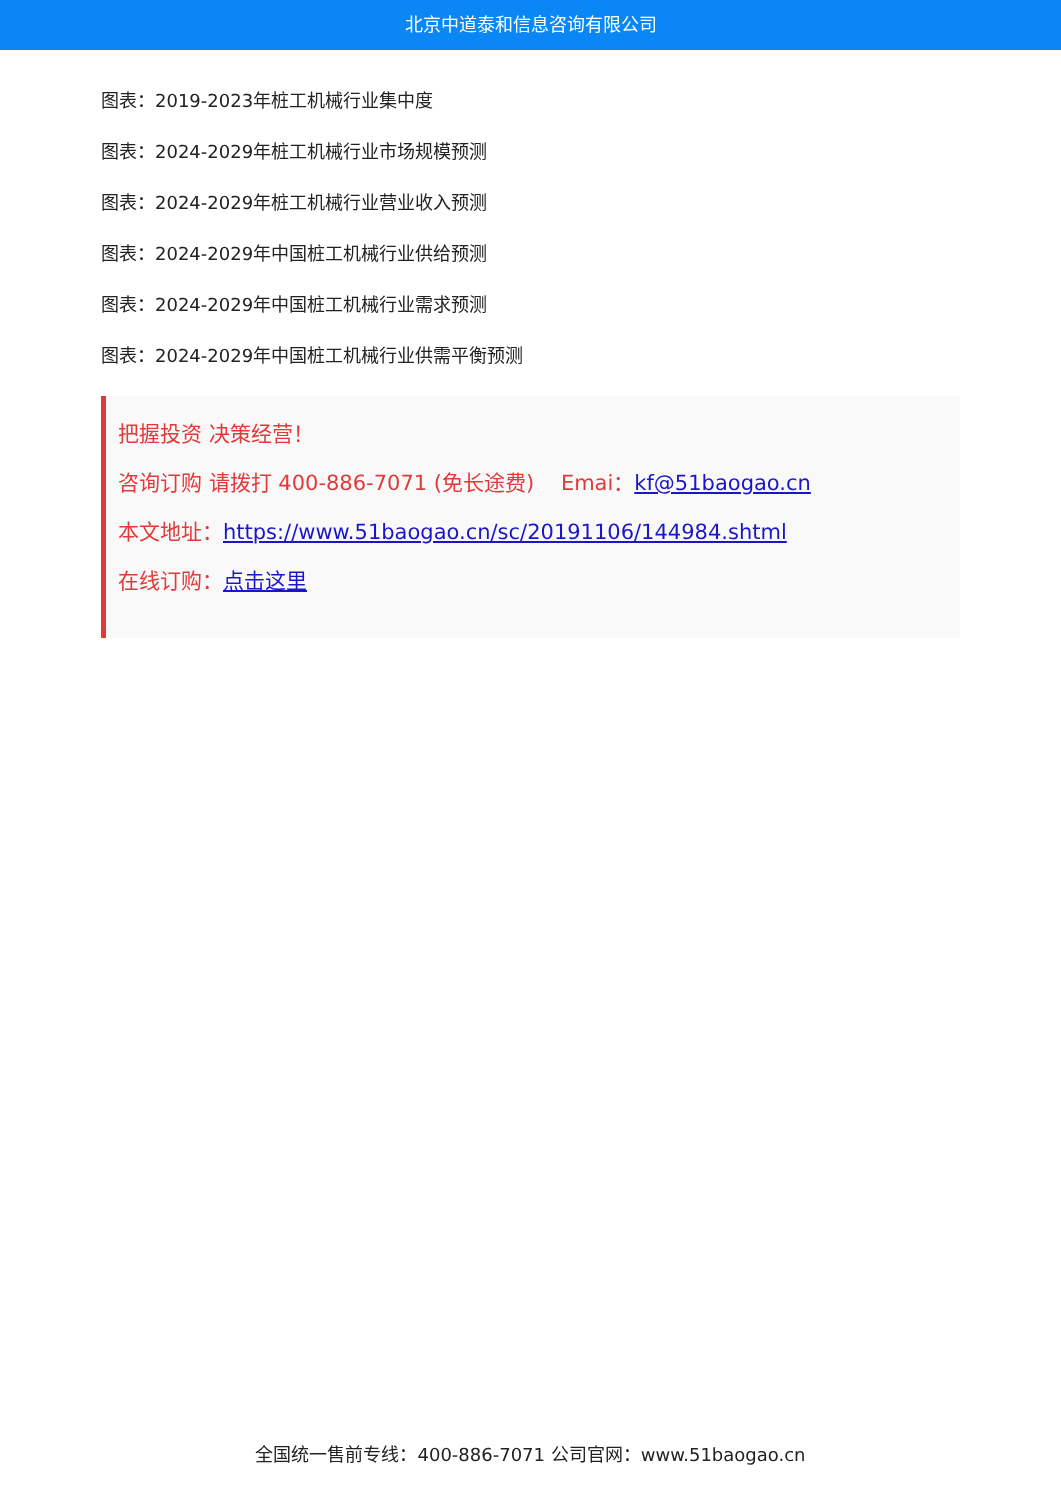北京中道泰和信息咨询有限公司
图表：2019-2023年桩工机械行业集中度
图表：2024-2029年桩工机械行业市场规模预测
图表：2024-2029年桩工机械行业营业收入预测
图表：2024-2029年中国桩工机械行业供给预测
图表：2024-2029年中国桩工机械行业需求预测
图表：2024-2029年中国桩工机械行业供需平衡预测
把握投资 决策经营！
咨询订购 请拨打 400-886-7071 (免长途费) Emai：kf@51baogao.cn
本文地址：https://www.51baogao.cn/sc/20191106/144984.shtml
在线订购：点击这里
全国统一售前专线：400-886-7071 公司官网：www.51baogao.cn